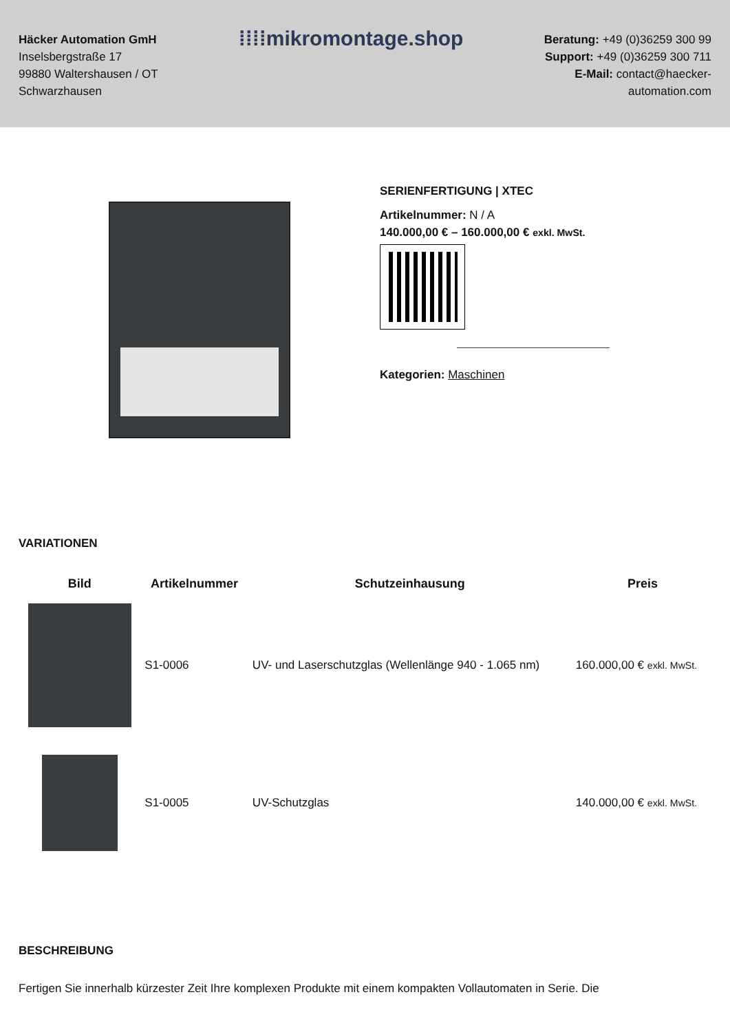Häcker Automation GmH
Inselsbergstraße 17
99880 Waltershausen / OT
Schwarzhausen
⁞⁞⁞⁞mikromontage.shop
Beratung: +49 (0)36259 300 99
Support: +49 (0)36259 300 711
E-Mail: contact@haecker-
automation.com
SERIENFERTIGUNG | XTEC
Artikelnummer: N / A
140.000,00 € – 160.000,00 € exkl. MwSt.
Kategorien: Maschinen
VARIATIONEN
| Bild | Artikelnummer | Schutzeinhausung | Preis |
| --- | --- | --- | --- |
| | S1-0006 | UV- und Laserschutzglas (Wellenlänge 940 - 1.065 nm) | 160.000,00 € exkl. MwSt. |
| | S1-0005 | UV-Schutzglas | 140.000,00 € exkl. MwSt. |
BESCHREIBUNG
Fertigen Sie innerhalb kürzester Zeit Ihre komplexen Produkte mit einem kompakten Vollautomaten in Serie. Die